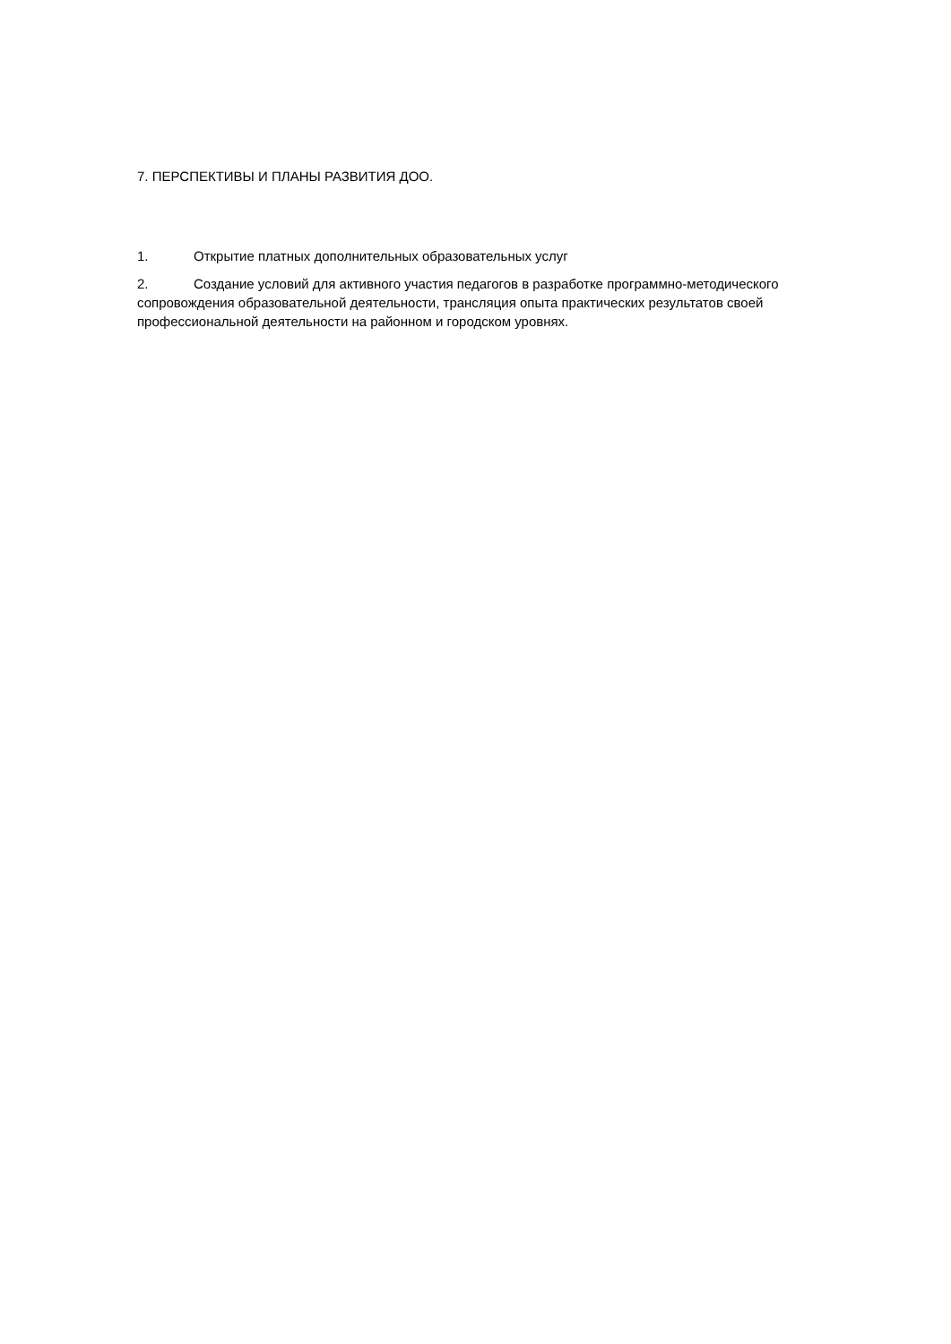7. ПЕРСПЕКТИВЫ И ПЛАНЫ РАЗВИТИЯ ДОО.
1. Открытие платных дополнительных образовательных услуг
2. Создание условий для активного участия педагогов в разработке программно-методического сопровождения образовательной деятельности, трансляция опыта практических результатов своей профессиональной деятельности на районном и городском уровнях.